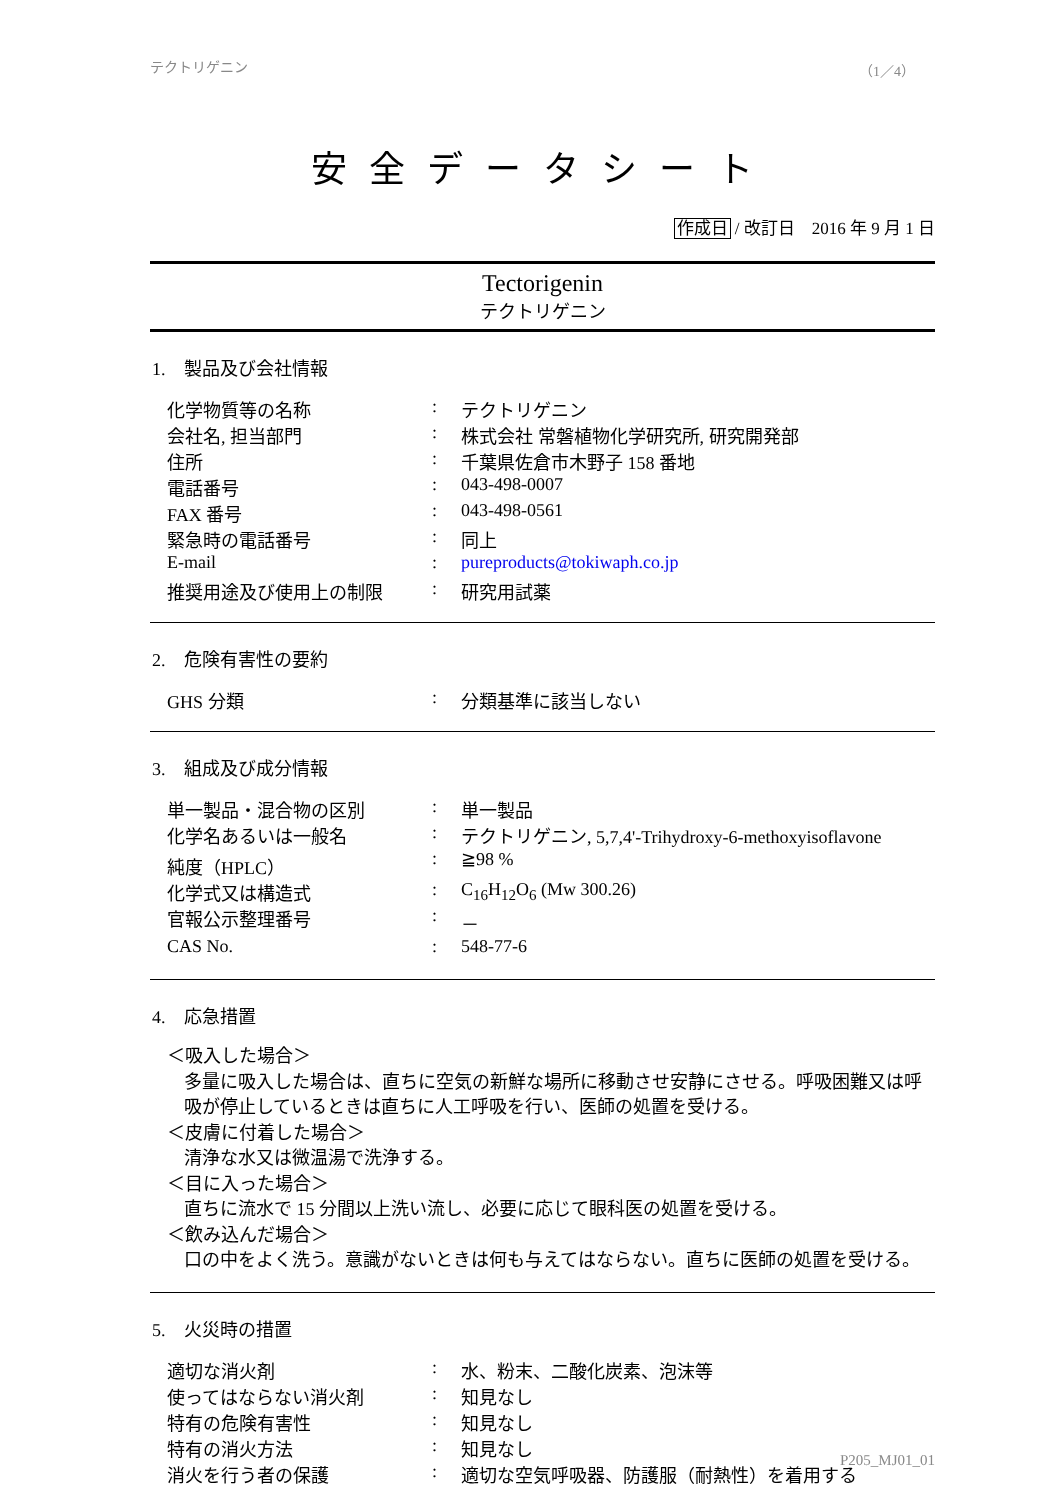テクトリゲニン （1／4）
安全データシート
作成日 / 改訂日　2016 年 9 月 1 日
Tectorigenin
テクトリゲニン
1.　製品及び会社情報
| 化学物質等の名称 | : | テクトリゲニン |
| 会社名, 担当部門 | : | 株式会社 常磐植物化学研究所, 研究開発部 |
| 住所 | : | 千葉県佐倉市木野子 158 番地 |
| 電話番号 | : | 043-498-0007 |
| FAX 番号 | : | 043-498-0561 |
| 緊急時の電話番号 | : | 同上 |
| E-mail | : | pureproducts@tokiwaph.co.jp |
| 推奨用途及び使用上の制限 | : | 研究用試薬 |
2.　危険有害性の要約
| GHS 分類 | : | 分類基準に該当しない |
3.　組成及び成分情報
| 単一製品・混合物の区別 | : | 単一製品 |
| 化学名あるいは一般名 | : | テクトリゲニン, 5,7,4'-Trihydroxy-6-methoxyisoflavone |
| 純度（HPLC） | : | ≧98 % |
| 化学式又は構造式 | : | C<sub>16</sub>H<sub>12</sub>O<sub>6</sub> (Mw 300.26) |
| 官報公示整理番号 | : | － |
| CAS No. | : | 548-77-6 |
4.　応急措置
＜吸入した場合＞
多量に吸入した場合は、直ちに空気の新鮮な場所に移動させ安静にさせる。呼吸困難又は呼吸が停止しているときは直ちに人工呼吸を行い、医師の処置を受ける。
＜皮膚に付着した場合＞
清浄な水又は微温湯で洗浄する。
＜目に入った場合＞
直ちに流水で 15 分間以上洗い流し、必要に応じて眼科医の処置を受ける。
＜飲み込んだ場合＞
口の中をよく洗う。意識がないときは何も与えてはならない。直ちに医師の処置を受ける。
5.　火災時の措置
| 適切な消火剤 | : | 水、粉末、二酸化炭素、泡沫等 |
| 使ってはならない消火剤 | : | 知見なし |
| 特有の危険有害性 | : | 知見なし |
| 特有の消火方法 | : | 知見なし |
| 消火を行う者の保護 | : | 適切な空気呼吸器、防護服（耐熱性）を着用する |
P205_MJ01_01